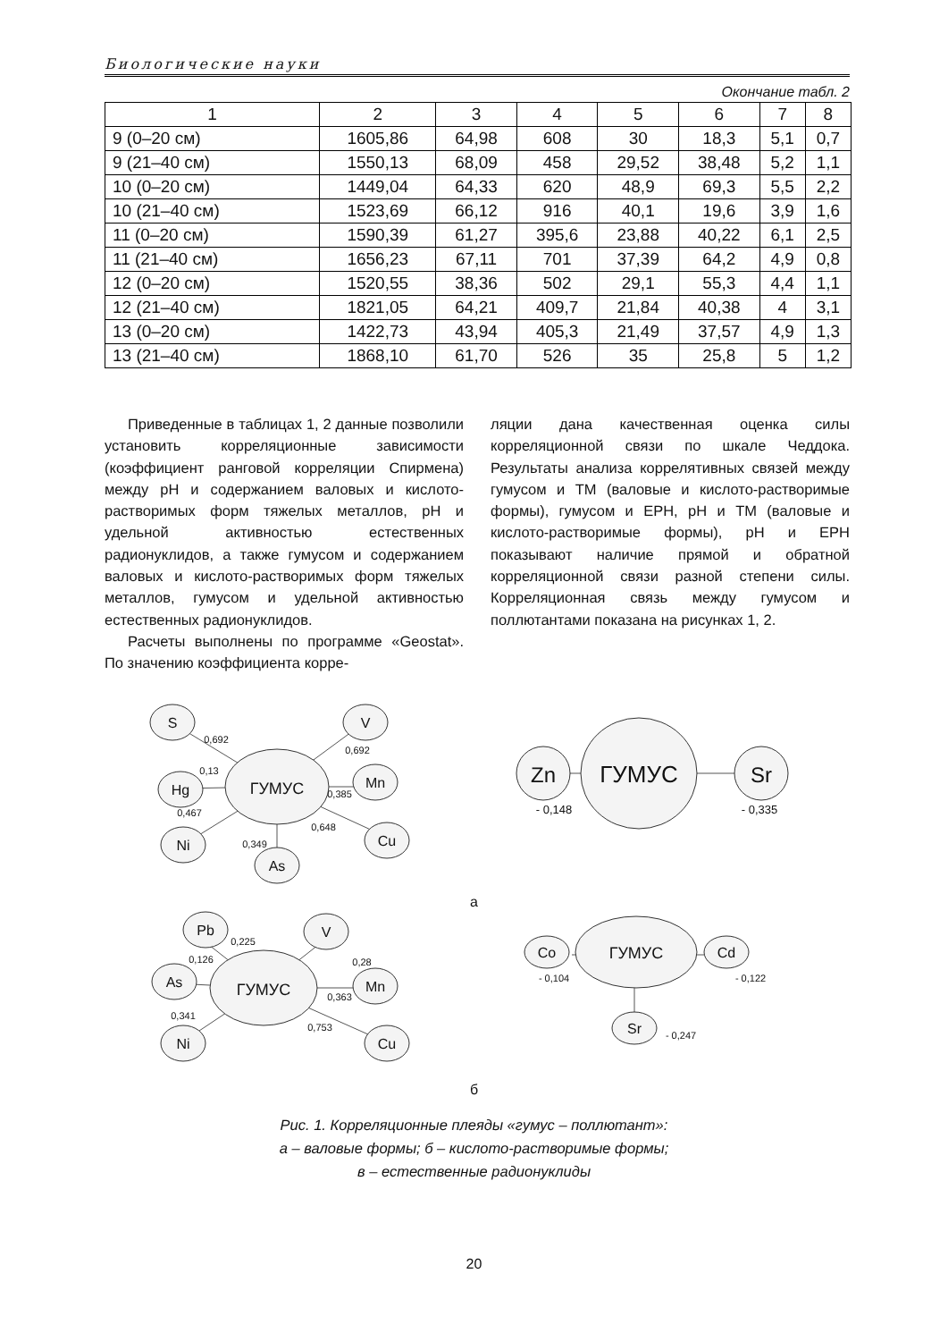Биологические науки
Окончание табл. 2
| 1 | 2 | 3 | 4 | 5 | 6 | 7 | 8 |
| --- | --- | --- | --- | --- | --- | --- | --- |
| 9 (0–20 см) | 1605,86 | 64,98 | 608 | 30 | 18,3 | 5,1 | 0,7 |
| 9 (21–40 см) | 1550,13 | 68,09 | 458 | 29,52 | 38,48 | 5,2 | 1,1 |
| 10 (0–20 см) | 1449,04 | 64,33 | 620 | 48,9 | 69,3 | 5,5 | 2,2 |
| 10 (21–40 см) | 1523,69 | 66,12 | 916 | 40,1 | 19,6 | 3,9 | 1,6 |
| 11 (0–20 см) | 1590,39 | 61,27 | 395,6 | 23,88 | 40,22 | 6,1 | 2,5 |
| 11 (21–40 см) | 1656,23 | 67,11 | 701 | 37,39 | 64,2 | 4,9 | 0,8 |
| 12 (0–20 см) | 1520,55 | 38,36 | 502 | 29,1 | 55,3 | 4,4 | 1,1 |
| 12 (21–40 см) | 1821,05 | 64,21 | 409,7 | 21,84 | 40,38 | 4 | 3,1 |
| 13 (0–20 см) | 1422,73 | 43,94 | 405,3 | 21,49 | 37,57 | 4,9 | 1,3 |
| 13 (21–40 см) | 1868,10 | 61,70 | 526 | 35 | 25,8 | 5 | 1,2 |
Приведенные в таблицах 1, 2 данные позволили установить корреляционные зависимости (коэффициент ранговой корреляции Спирмена) между pH и содержанием валовых и кислото-растворимых форм тяжелых металлов, pH и удельной активностью естественных радионуклидов, а также гумусом и содержанием валовых и кислото-растворимых форм тяжелых металлов, гумусом и удельной активностью естественных радионуклидов.
Расчеты выполнены по программе «Geostat». По значению коэффициента корре-
ляции дана качественная оценка силы корреляционной связи по шкале Чеддока. Результаты анализа коррелятивных связей между гумусом и ТМ (валовые и кислото-растворимые формы), гумусом и ЕРН, pH и ТМ (валовые и кислото-растворимые формы), pH и ЕРН показывают наличие прямой и обратной корреляционной связи разной степени силы. Корреляционная связь между гумусом и поллютантами показана на рисунках 1, 2.
ГУМУС
S
V
Hg
Mn
Ni
Cu
As
0,692
0,692
0,13
0,385
0,467
0,648
0,349
ГУМУС
Zn
Sr
- 0,148
- 0,335
ГУМУС
Pb
V
As
Mn
Ni
Cu
0,225
0,28
0,126
0,363
0,341
0,753
ГУМУС
Co
Cd
Sr
- 0,104
- 0,122
- 0,247
а
б
Рис. 1. Корреляционные плеяды «гумус – поллютант»:
а – валовые формы; б – кислото-растворимые формы;
в – естественные радионуклиды
20